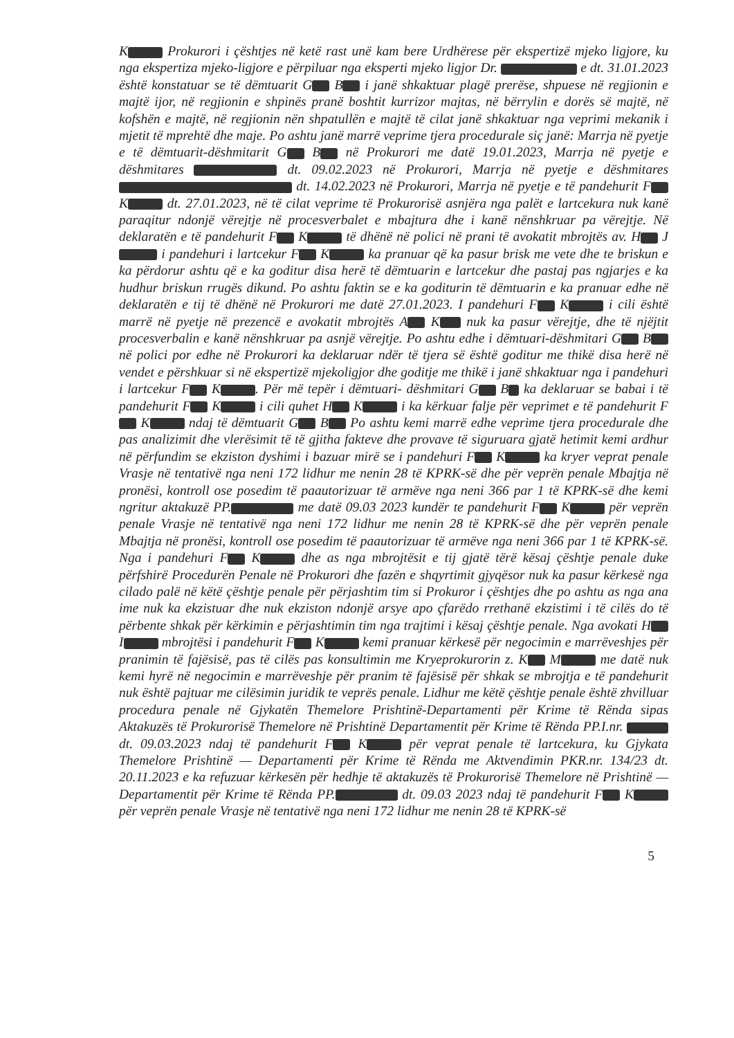K Prokurori i çështjes në ketë rast unë kam bere Urdhërese për ekspertizë mjeko ligjore, ku nga ekspertiza mjeko-ligjore e përpiluar nga eksperti mjeko ligjor Dr. e dt. 31.01.2023 është konstatuar se të dëmtuarit G B i janë shkaktuar plagë prerëse, shpuese në regjionin e majtë ijor, në regjionin e shpinës pranë boshtit kurrizor majtas, në bërrylin e dorës së majtë, në kofshën e majtë, në regjionin nën shpatullën e majtë të cilat janë shkaktuar nga veprimi mekanik i mjetit të mprehtë dhe maje. Po ashtu janë marrë veprime tjera procedurale siç janë: Marrja në pyetje e të dëmtuarit-dëshmitarit G B në Prokurori me datë 19.01.2023, Marrja në pyetje e dëshmitares dt. 09.02.2023 në Prokurori, Marrja në pyetje e dëshmitares dt. 14.02.2023 në Prokurori, Marrja në pyetje e të pandehurit F K dt. 27.01.2023, në të cilat veprime të Prokurorisë asnjëra nga palët e lartcekura nuk kanë paraqitur ndonjë vërejtje në procesverbalet e mbajtura dhe i kanë nënshkruar pa vërejtje. Në deklaratën e të pandehurit F K të dhënë në polici në prani të avokatit mbrojtës av. H J i pandehuri i lartcekur F K ka pranuar që ka pasur brisk me vete dhe te briskun e ka përdorur ashtu që e ka goditur disa herë të dëmtuarin e lartcekur dhe pastaj pas ngjarjes e ka hudhur briskun rrugës dikund. Po ashtu faktin se e ka goditurin të dëmtuarin e ka pranuar edhe në deklaratën e tij të dhënë në Prokurori me datë 27.01.2023. I pandehuri F K i cili është marrë në pyetje në prezencë e avokatit mbrojtës A K nuk ka pasur vërejtje, dhe të njëjtit procesverbalin e kanë nënshkruar pa asnjë vërejtje. Po ashtu edhe i dëmtuari-dëshmitari G B në polici por edhe në Prokurori ka deklaruar ndër të tjera së është goditur me thikë disa herë në vendet e përshkuar si në ekspertizë mjekoligjor dhe goditje me thikë i janë shkaktuar nga i pandehuri i lartcekur F K . Për më tepër i dëmtuari- dëshmitari G B ka deklaruar se babai i të pandehurit F K i cili quhet H K i ka kërkuar falje për veprimet e të pandehurit F K ndaj të dëmtuarit G B Po ashtu kemi marrë edhe veprime tjera procedurale dhe pas analizimit dhe vlerësimit të të gjitha fakteve dhe provave të siguruara gjatë hetimit kemi ardhur në përfundim se ekziston dyshimi i bazuar mirë se i pandehuri F K ka kryer veprat penale Vrasje në tentativë nga neni 172 lidhur me nenin 28 të KPRK-së dhe për veprën penale Mbajtja në pronësi, kontroll ose posedim të paautorizuar të armëve nga neni 366 par 1 të KPRK-së dhe kemi ngritur aktakuzë PP. me datë 09.03 2023 kundër te pandehurit F K për veprën penale Vrasje në tentativë nga neni 172 lidhur me nenin 28 të KPRK-së dhe për veprën penale Mbajtja në pronësi, kontroll ose posedim të paautorizuar të armëve nga neni 366 par 1 të KPRK-së. Nga i pandehuri F K dhe as nga mbrojtësit e tij gjatë tërë kësaj çështje penale duke përfshirë Procedurën Penale në Prokurori dhe fazën e shqyrtimit gjyqësor nuk ka pasur kërkesë nga cilado palë në këtë çështje penale për përjashtim tim si Prokuror i çështjes dhe po ashtu as nga ana ime nuk ka ekzistuar dhe nuk ekziston ndonjë arsye apo çfarëdo rrethanë ekzistimi i të cilës do të përbente shkak për kërkimin e përjashtimin tim nga trajtimi i kësaj çështje penale. Nga avokati H I mbrojtësi i pandehurit F K kemi pranuar kërkesë për negocimin e marrëveshjes për pranimin të fajësisë, pas të cilës pas konsultimin me Kryeprokurorin z. K M me datë nuk kemi hyrë në negocimin e marrëveshje për pranim të fajësisë për shkak se mbrojtja e të pandehurit nuk është pajtuar me cilësimin juridik te veprës penale. Lidhur me këtë çështje penale është zhvilluar procedura penale në Gjykatën Themelore Prishtinë-Departamenti për Krime të Rënda sipas Aktakuzës të Prokurorisë Themelore në Prishtinë Departamentit për Krime të Rënda PP.I.nr. dt. 09.03.2023 ndaj të pandehurit F K për veprat penale të lartcekura, ku Gjykata Themelore Prishtinë — Departamenti për Krime të Rënda me Aktvendimin PKR.nr. 134/23 dt. 20.11.2023 e ka refuzuar kërkesën për hedhje të aktakuzës të Prokurorisë Themelore në Prishtinë — Departamentit për Krime të Rënda PP. dt. 09.03 2023 ndaj të pandehurit F K për veprën penale Vrasje në tentativë nga neni 172 lidhur me nenin 28 të KPRK-së
5